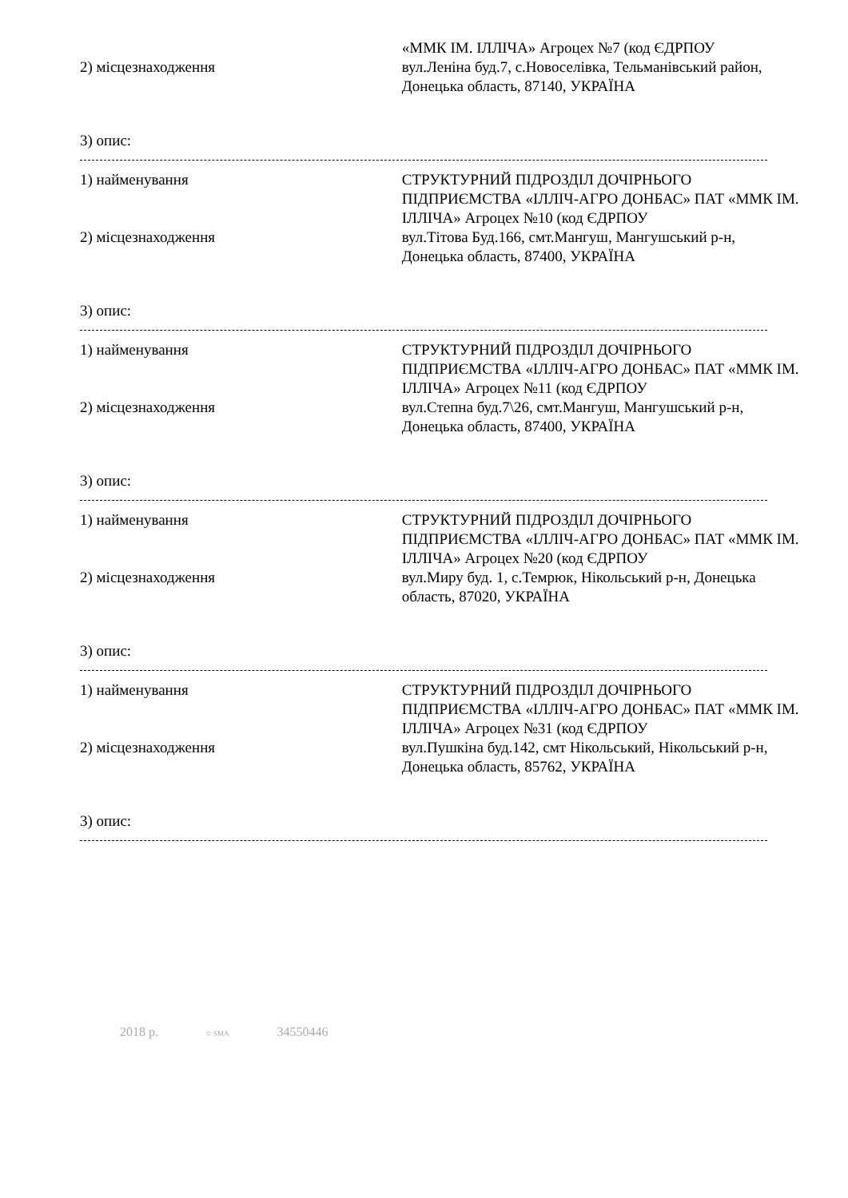«ММК ІМ. ІЛЛІЧА» Агроцех №7 (код ЄДРПОУ
2) місцезнаходження вул.Леніна буд.7, с.Новоселівка, Тельманівський район, Донецька область, 87140, УКРАЇНА
3) опис:
1) найменування СТРУКТУРНИЙ ПІДРОЗДІЛ ДОЧІРНЬОГО ПІДПРИЄМСТВА «ІЛЛІЧ-АГРО ДОНБАС» ПАТ «ММК ІМ. ІЛЛІЧА» Агроцех №10 (код ЄДРПОУ
2) місцезнаходження вул.Тітова Буд.166, смт.Мангуш, Мангушський р-н, Донецька область, 87400, УКРАЇНА
3) опис:
1) найменування СТРУКТУРНИЙ ПІДРОЗДІЛ ДОЧІРНЬОГО ПІДПРИЄМСТВА «ІЛЛІЧ-АГРО ДОНБАС» ПАТ «ММК ІМ. ІЛЛІЧА» Агроцех №11 (код ЄДРПОУ
2) місцезнаходження вул.Степна буд.7\26, смт.Мангуш, Мангушський р-н, Донецька область, 87400, УКРАЇНА
3) опис:
1) найменування СТРУКТУРНИЙ ПІДРОЗДІЛ ДОЧІРНЬОГО ПІДПРИЄМСТВА «ІЛЛІЧ-АГРО ДОНБАС» ПАТ «ММК ІМ. ІЛЛІЧА» Агроцех №20 (код ЄДРПОУ
2) місцезнаходження вул.Миру буд. 1, с.Темрюк, Нікольський р-н, Донецька область, 87020, УКРАЇНА
3) опис:
1) найменування СТРУКТУРНИЙ ПІДРОЗДІЛ ДОЧІРНЬОГО ПІДПРИЄМСТВА «ІЛЛІЧ-АГРО ДОНБАС» ПАТ «ММК ІМ. ІЛЛІЧА» Агроцех №31 (код ЄДРПОУ
2) місцезнаходження вул.Пушкіна буд.142, смт Нікольський, Нікольський р-н, Донецька область, 85762, УКРАЇНА
3) опис:
2018 р. © SMA 34550446